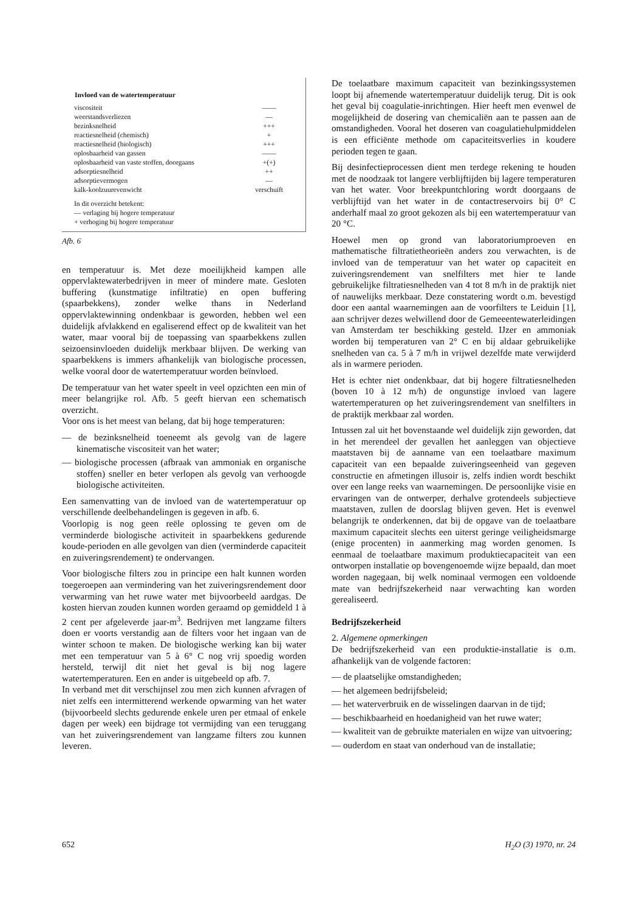| Invloed van de watertemperatuur | |
| --- | --- |
| viscositeit | —— |
| weerstandsverliezen | — |
| bezinksnelheid | +++ |
| reactiesnelheid (chemisch) | + |
| reactiesnelheid (biologisch) | +++ |
| oplosbaarheid van gassen | —— |
| oplosbaarheid van vaste stoffen, doorgaans | +(+) |
| adsorptiesnelheid | ++ |
| adsorptievermogen | — |
| kalk-koolzuurevenwicht | verschuift |
In dit overzicht betekent:
— verlaging bij hogere temperatuur
+ verhoging bij hogere temperatuur
Afb. 6
en temperatuur is. Met deze moeilijkheid kampen alle oppervlaktewaterbedrijven in meer of mindere mate. Gesloten buffering (kunstmatige infiltratie) en open buffering (spaarbekkens), zonder welke thans in Nederland oppervlaktewinning ondenkbaar is geworden, hebben wel een duidelijk afvlakkend en egaliserend effect op de kwaliteit van het water, maar vooral bij de toepassing van spaarbekkens zullen seizoensinvloeden duidelijk merkbaar blijven. De werking van spaarbekkens is immers afhankelijk van biologische processen, welke vooral door de watertemperatuur worden beïnvloed.
De temperatuur van het water speelt in veel opzichten een min of meer belangrijke rol. Afb. 5 geeft hiervan een schematisch overzicht.
Voor ons is het meest van belang, dat bij hoge temperaturen:
— de bezinksnelheid toeneemt als gevolg van de lagere kinematische viscositeit van het water;
— biologische processen (afbraak van ammoniak en organische stoffen) sneller en beter verlopen als gevolg van verhoogde biologische activiteiten.
Een samenvatting van de invloed van de watertemperatuur op verschillende deelbehandelingen is gegeven in afb. 6.
Voorlopig is nog geen reële oplossing te geven om de verminderde biologische activiteit in spaarbekkens gedurende koude-perioden en alle gevolgen van dien (verminderde capaciteit en zuiveringsrendement) te ondervangen.
Voor biologische filters zou in principe een halt kunnen worden toegeroepen aan vermindering van het zuiveringsrendement door verwarming van het ruwe water met bijvoorbeeld aardgas. De kosten hiervan zouden kunnen worden geraamd op gemiddeld 1 à 2 cent per afgeleverde jaar-m<sup>3</sup>. Bedrijven met langzame filters doen er voorts verstandig aan de filters voor het ingaan van de winter schoon te maken. De biologische werking kan bij water met een temperatuur van 5 à 6° C nog vrij spoedig worden hersteld, terwijl dit niet het geval is bij nog lagere watertemperaturen. Een en ander is uitgebeeld op afb. 7.
In verband met dit verschijnsel zou men zich kunnen afvragen of niet zelfs een intermitterend werkende opwarming van het water (bijvoorbeeld slechts gedurende enkele uren per etmaal of enkele dagen per week) een bijdrage tot vermijding van een teruggang van het zuiveringsrendement van langzame filters zou kunnen leveren.
De toelaatbare maximum capaciteit van bezinkingssystemen loopt bij afnemende watertemperatuur duidelijk terug. Dit is ook het geval bij coagulatie-inrichtingen. Hier heeft men evenwel de mogelijkheid de dosering van chemicaliën aan te passen aan de omstandigheden. Vooral het doseren van coagulatiehulpmiddelen is een efficiënte methode om capaciteitsverlies in koudere perioden tegen te gaan.
Bij desinfectieprocessen dient men terdege rekening te houden met de noodzaak tot langere verblijftijden bij lagere temperaturen van het water. Voor breekpuntchloring wordt doorgaans de verblijftijd van het water in de contactreservoirs bij 0° C anderhalf maal zo groot gekozen als bij een watertemperatuur van 20 °C.
Hoewel men op grond van laboratoriumproeven en mathematische filtratietheorieën anders zou verwachten, is de invloed van de temperatuur van het water op capaciteit en zuiveringsrendement van snelfilters met hier te lande gebruikelijke filtratiesnelheden van 4 tot 8 m/h in de praktijk niet of nauwelijks merkbaar. Deze constatering wordt o.m. bevestigd door een aantal waarnemingen aan de voorfilters te Leiduin [1], aan schrijver dezes welwillend door de Gemeeentewaterleidingen van Amsterdam ter beschikking gesteld. IJzer en ammoniak worden bij temperaturen van 2° C en bij aldaar gebruikelijke snelheden van ca. 5 à 7 m/h in vrijwel dezelfde mate verwijderd als in warmere perioden.
Het is echter niet ondenkbaar, dat bij hogere filtratiesnelheden (boven 10 à 12 m/h) de ongunstige invloed van lagere watertemperaturen op het zuiveringsrendement van snelfilters in de praktijk merkbaar zal worden.
Intussen zal uit het bovenstaande wel duidelijk zijn geworden, dat in het merendeel der gevallen het aanleggen van objectieve maatstaven bij de aanname van een toelaatbare maximum capaciteit van een bepaalde zuiveringseenheid van gegeven constructie en afmetingen illusoir is, zelfs indien wordt beschikt over een lange reeks van waarnemingen. De persoonlijke visie en ervaringen van de ontwerper, derhalve grotendeels subjectieve maatstaven, zullen de doorslag blijven geven. Het is evenwel belangrijk te onderkennen, dat bij de opgave van de toelaatbare maximum capaciteit slechts een uiterst geringe veiligheidsmarge (enige procenten) in aanmerking mag worden genomen. Is eenmaal de toelaatbare maximum produktiecapaciteit van een ontworpen installatie op bovengenoemde wijze bepaald, dan moet worden nagegaan, bij welk nominaal vermogen een voldoende mate van bedrijfszekerheid naar verwachting kan worden gerealiseerd.
Bedrijfszekerheid
2. Algemene opmerkingen
De bedrijfszekerheid van een produktie-installatie is o.m. afhankelijk van de volgende factoren:
— de plaatselijke omstandigheden;
— het algemeen bedrijfsbeleid;
— het waterverbruik en de wisselingen daarvan in de tijd;
— beschikbaarheid en hoedanigheid van het ruwe water;
— kwaliteit van de gebruikte materialen en wijze van uitvoering;
— ouderdom en staat van onderhoud van de installatie;
652 H<sub>2</sub>O (3) 1970, nr. 24